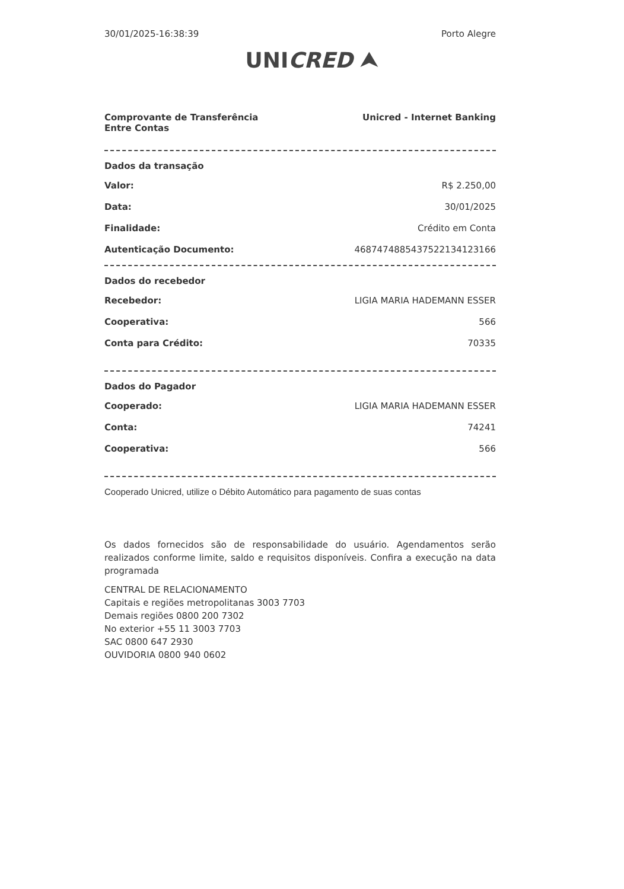30/01/2025-16:38:39 Porto Alegre
UNICRED ⮝
Comprovante de Transferência
Entre Contas Unicred - Internet Banking
Dados da transação
| Valor: | R$ 2.250,00 |
| Data: | 30/01/2025 |
| Finalidade: | Crédito em Conta |
| Autenticação Documento: | 468747488543752213412316​6 |
Dados do recebedor
| Recebedor: | LIGIA MARIA HADEMANN ESSER |
| Cooperativa: | 566 |
| Conta para Crédito: | 70335 |
Dados do Pagador
| Cooperado: | LIGIA MARIA HADEMANN ESSER |
| Conta: | 74241 |
| Cooperativa: | 566 |
Cooperado Unicred, utilize o Débito Automático para pagamento de suas contas
Os dados fornecidos são de responsabilidade do usuário. Agendamentos serão realizados conforme limite, saldo e requisitos disponíveis. Confira a execução na data programada
CENTRAL DE RELACIONAMENTO
Capitais e regiões metropolitanas 3003 7703
Demais regiões 0800 200 7302
No exterior +55 11 3003 7703
SAC 0800 647 2930
OUVIDORIA 0800 940 0602